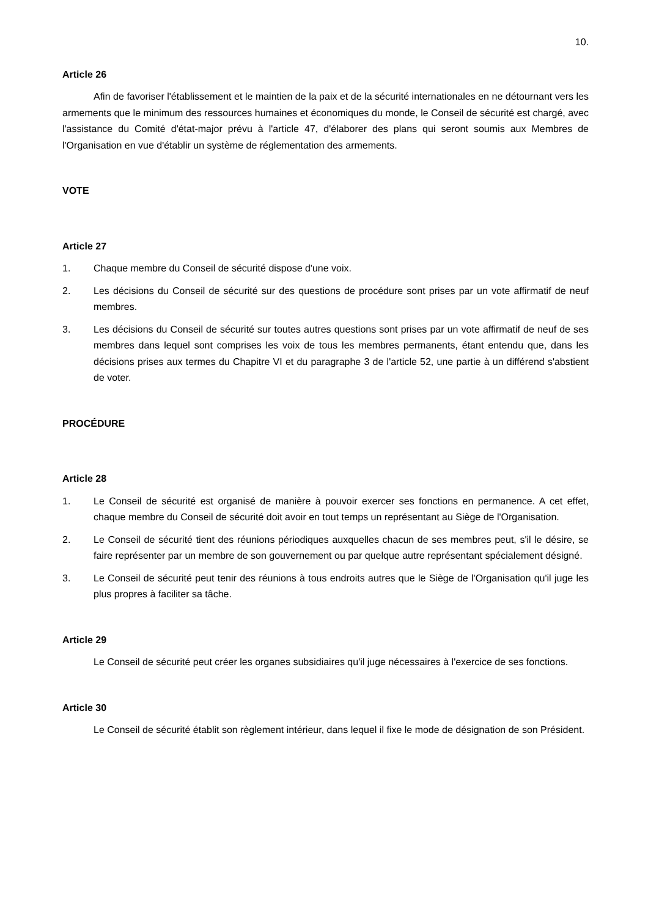10.
Article 26
Afin de favoriser l'établissement et le maintien de la paix et de la sécurité internationales en ne détournant vers les armements que le minimum des ressources humaines et économiques du monde, le Conseil de sécurité est chargé, avec l'assistance du Comité d'état-major prévu à l'article 47, d'élaborer des plans qui seront soumis aux Membres de l'Organisation en vue d'établir un système de réglementation des armements.
VOTE
Article 27
1. Chaque membre du Conseil de sécurité dispose d'une voix.
2. Les décisions du Conseil de sécurité sur des questions de procédure sont prises par un vote affirmatif de neuf membres.
3. Les décisions du Conseil de sécurité sur toutes autres questions sont prises par un vote affirmatif de neuf de ses membres dans lequel sont comprises les voix de tous les membres permanents, étant entendu que, dans les décisions prises aux termes du Chapitre VI et du paragraphe 3 de l'article 52, une partie à un différend s'abstient de voter.
PROCÉDURE
Article 28
1. Le Conseil de sécurité est organisé de manière à pouvoir exercer ses fonctions en permanence. A cet effet, chaque membre du Conseil de sécurité doit avoir en tout temps un représentant au Siège de l'Organisation.
2. Le Conseil de sécurité tient des réunions périodiques auxquelles chacun de ses membres peut, s'il le désire, se faire représenter par un membre de son gouvernement ou par quelque autre représentant spécialement désigné.
3. Le Conseil de sécurité peut tenir des réunions à tous endroits autres que le Siège de l'Organisation qu'il juge les plus propres à faciliter sa tâche.
Article 29
Le Conseil de sécurité peut créer les organes subsidiaires qu'il juge nécessaires à l'exercice de ses fonctions.
Article 30
Le Conseil de sécurité établit son règlement intérieur, dans lequel il fixe le mode de désignation de son Président.